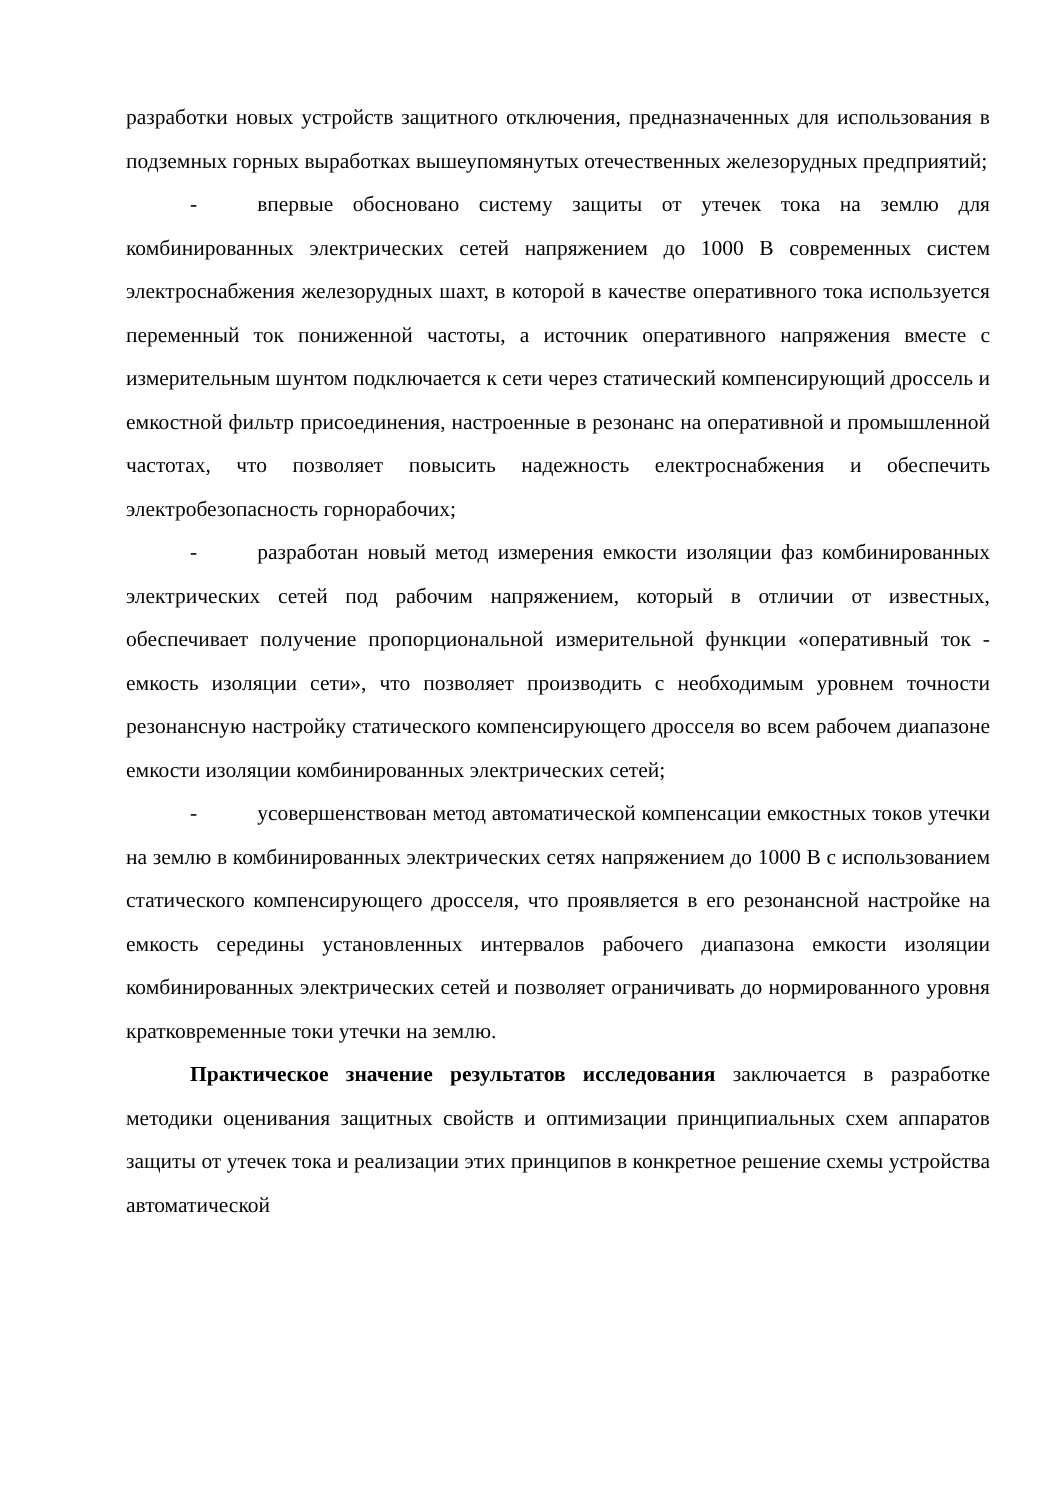разработки новых устройств защитного отключения, предназначенных для использования в подземных горных выработках вышеупомянутых отечественных железорудных предприятий;
- впервые обосновано систему защиты от утечек тока на землю для комбинированных электрических сетей напряжением до 1000 В современных систем электроснабжения железорудных шахт, в которой в качестве оперативного тока используется переменный ток пониженной частоты, а источник оперативного напряжения вместе с измерительным шунтом подключается к сети через статический компенсирующий дроссель и емкостной фильтр присоединения, настроенные в резонанс на оперативной и промышленной частотах, что позволяет повысить надежность електроснабжения и обеспечить электробезопасность горнорабочих;
- разработан новый метод измерения емкости изоляции фаз комбинированных электрических сетей под рабочим напряжением, который в отличии от известных, обеспечивает получение пропорциональной измерительной функции «оперативный ток - емкость изоляции сети», что позволяет производить с необходимым уровнем точности резонансную настройку статического компенсирующего дросселя во всем рабочем диапазоне емкости изоляции комбинированных электрических сетей;
- усовершенствован метод автоматической компенсации емкостных токов утечки на землю в комбинированных электрических сетях напряжением до 1000 В с использованием статического компенсирующего дросселя, что проявляется в его резонансной настройке на емкость середины установленных интервалов рабочего диапазона емкости изоляции комбинированных электрических сетей и позволяет ограничивать до нормированного уровня кратковременные токи утечки на землю.
Практическое значение результатов исследования заключается в разработке методики оценивания защитных свойств и оптимизации принципиальных схем аппаратов защиты от утечек тока и реализации этих принципов в конкретное решение схемы устройства автоматической